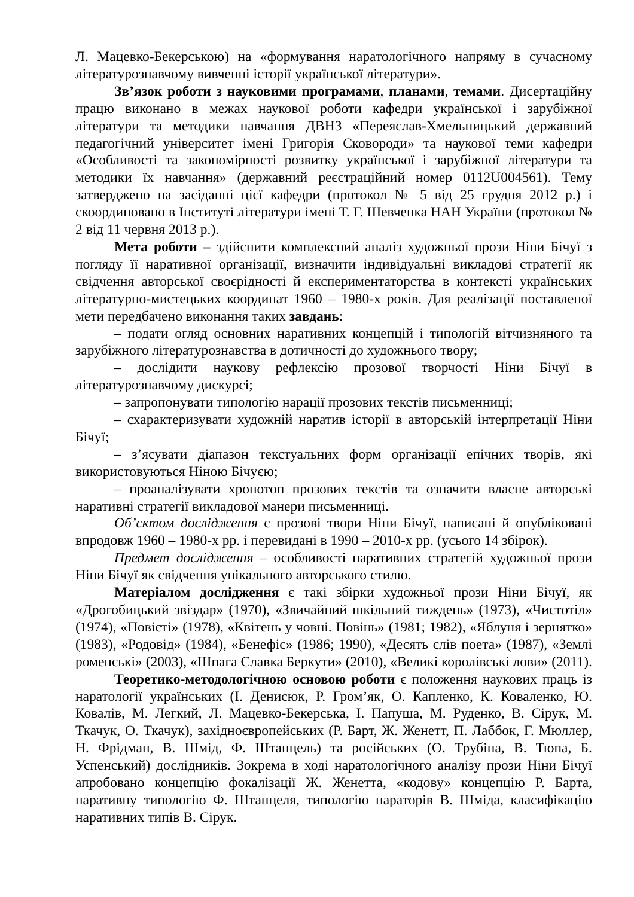Л. Мацевко-Бекерською) на «формування наратологічного напряму в сучасному літературознавчому вивченні історії української літератури».
Зв’язок роботи з науковими програмами, планами, темами. Дисертаційну працю виконано в межах наукової роботи кафедри української і зарубіжної літератури та методики навчання ДВНЗ «Переяслав-Хмельницький державний педагогічний університет імені Григорія Сковороди» та наукової теми кафедри «Особливості та закономірності розвитку української і зарубіжної літератури та методики їх навчання» (державний реєстраційний номер 0112U004561). Тему затверджено на засіданні цієї кафедри (протокол № 5 від 25 грудня 2012 р.) і скоординовано в Інституті літератури імені Т. Г. Шевченка НАН України (протокол № 2 від 11 червня 2013 р.).
Мета роботи – здійснити комплексний аналіз художньої прози Ніни Бічуї з погляду її наративної організації, визначити індивідуальні викладові стратегії як свідчення авторської своєрідності й експериментаторства в контексті українських літературно-мистецьких координат 1960 – 1980-х років. Для реалізації поставленої мети передбачено виконання таких завдань:
– подати огляд основних наративних концепцій і типологій вітчизняного та зарубіжного літературознавства в дотичності до художнього твору;
– дослідити наукову рефлексію прозової творчості Ніни Бічуї в літературознавчому дискурсі;
– запропонувати типологію нарації прозових текстів письменниці;
– схарактеризувати художній наратив історії в авторській інтерпретації Ніни Бічуї;
– з’ясувати діапазон текстуальних форм організації епічних творів, які використовуються Ніною Бічуєю;
– проаналізувати хронотоп прозових текстів та означити власне авторські наративні стратегії викладової манери письменниці.
Об’єктом дослідження є прозові твори Ніни Бічуї, написані й опубліковані впродовж 1960 – 1980-х рр. і перевидані в 1990 – 2010-х рр. (усього 14 збірок).
Предмет дослідження – особливості наративних стратегій художньої прози Ніни Бічуї як свідчення унікального авторського стилю.
Матеріалом дослідження є такі збірки художньої прози Ніни Бічуї, як «Дрогобицький звіздар» (1970), «Звичайний шкільний тиждень» (1973), «Чистотіл» (1974), «Повісті» (1978), «Квітень у човні. Повінь» (1981; 1982), «Яблуня і зернятко» (1983), «Родовід» (1984), «Бенефіс» (1986; 1990), «Десять слів поета» (1987), «Землі роменські» (2003), «Шпага Славка Беркути» (2010), «Великі королівські лови» (2011).
Теоретико-методологічною основою роботи є положення наукових праць із наратології українських (І. Денисюк, Р. Гром’як, О. Капленко, К. Коваленко, Ю. Ковалів, М. Легкий, Л. Мацевко-Бекерська, І. Папуша, М. Руденко, В. Сірук, М. Ткачук, О. Ткачук), західноєвропейських (Р. Барт, Ж. Женетт, П. Лаббок, Г. Мюллер, Н. Фрідман, В. Шмід, Ф. Штанцель) та російських (О. Трубіна, В. Тюпа, Б. Успенський) дослідників. Зокрема в ході наратологічного аналізу прози Ніни Бічуї апробовано концепцію фокалізації Ж. Женетта, «кодову» концепцію Р. Барта, наративну типологію Ф. Штанцеля, типологію нараторів В. Шміда, класифікацію наративних типів В. Сірук.